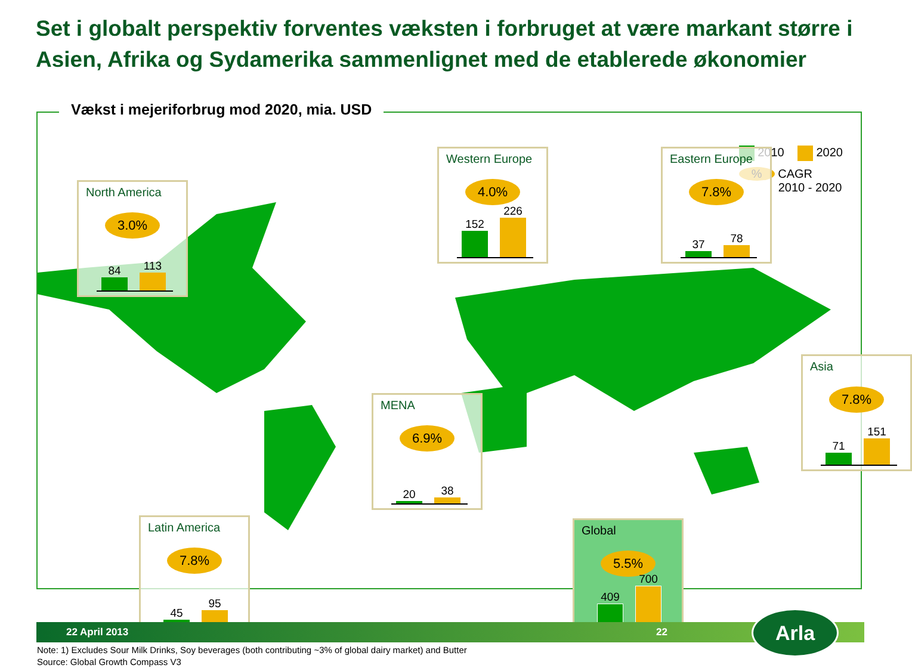Set i globalt perspektiv forventes væksten i forbruget at være markant større i Asien, Afrika og Sydamerika sammenlignet med de etablerede økonomier
Vækst i mejeriforbrug mod 2020, mia. USD
2010 2020
% CAGR
2010 - 2020
North America
3.0%
84
113
Western Europe
4.0%
152
226
Eastern Europe
7.8%
37
78
Asia
7.8%
71
151
MENA
6.9%
20
38
Latin America
7.8%
45
95
Global
5.5%
409
700
22 April 2013 22 Arla
Note: 1) Excludes Sour Milk Drinks, Soy beverages (both contributing ~3% of global dairy market) and Butter
Source: Global Growth Compass V3